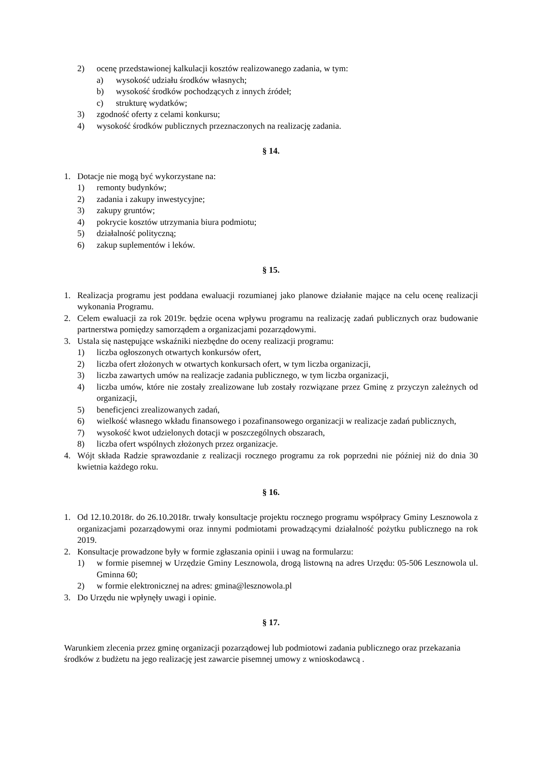2) ocenę przedstawionej kalkulacji kosztów realizowanego zadania, w tym:
a) wysokość udziału środków własnych;
b) wysokość środków pochodzących z innych źródeł;
c) strukturę wydatków;
3) zgodność oferty z celami konkursu;
4) wysokość środków publicznych przeznaczonych na realizację zadania.
§ 14.
1. Dotacje nie mogą być wykorzystane na:
1) remonty budynków;
2) zadania i zakupy inwestycyjne;
3) zakupy gruntów;
4) pokrycie kosztów utrzymania biura podmiotu;
5) działalność polityczną;
6) zakup suplementów i leków.
§ 15.
1. Realizacja programu jest poddana ewaluacji rozumianej jako planowe działanie mające na celu ocenę realizacji wykonania Programu.
2. Celem ewaluacji za rok 2019r. będzie ocena wpływu programu na realizację zadań publicznych oraz budowanie partnerstwa pomiędzy samorządem a organizacjami pozarządowymi.
3. Ustala się następujące wskaźniki niezbędne do oceny realizacji programu:
1) liczba ogłoszonych otwartych konkursów ofert,
2) liczba ofert złożonych w otwartych konkursach ofert, w tym liczba organizacji,
3) liczba zawartych umów na realizacje zadania publicznego, w tym liczba organizacji,
4) liczba umów, które nie zostały zrealizowane lub zostały rozwiązane przez Gminę z przyczyn zależnych od organizacji,
5) beneficjenci zrealizowanych zadań,
6) wielkość własnego wkładu finansowego i pozafinansowego organizacji w realizacje zadań publicznych,
7) wysokość kwot udzielonych dotacji w poszczególnych obszarach,
8) liczba ofert wspólnych złożonych przez organizacje.
4. Wójt składa Radzie sprawozdanie z realizacji rocznego programu za rok poprzedni nie później niż do dnia 30 kwietnia każdego roku.
§ 16.
1. Od 12.10.2018r. do 26.10.2018r. trwały konsultacje projektu rocznego programu współpracy Gminy Lesznowola z organizacjami pozarządowymi oraz innymi podmiotami prowadzącymi działalność pożytku publicznego na rok 2019.
2. Konsultacje prowadzone były w formie zgłaszania opinii i uwag na formularzu:
1) w formie pisemnej w Urzędzie Gminy Lesznowola, drogą listowną na adres Urzędu: 05-506 Lesznowola ul. Gminna 60;
2) w formie elektronicznej na adres: gmina@lesznowola.pl
3. Do Urzędu nie wpłynęły uwagi i opinie.
§ 17.
Warunkiem zlecenia przez gminę organizacji pozarządowej lub podmiotowi zadania publicznego oraz przekazania środków z budżetu na jego realizację jest zawarcie pisemnej umowy z wnioskodawcą .